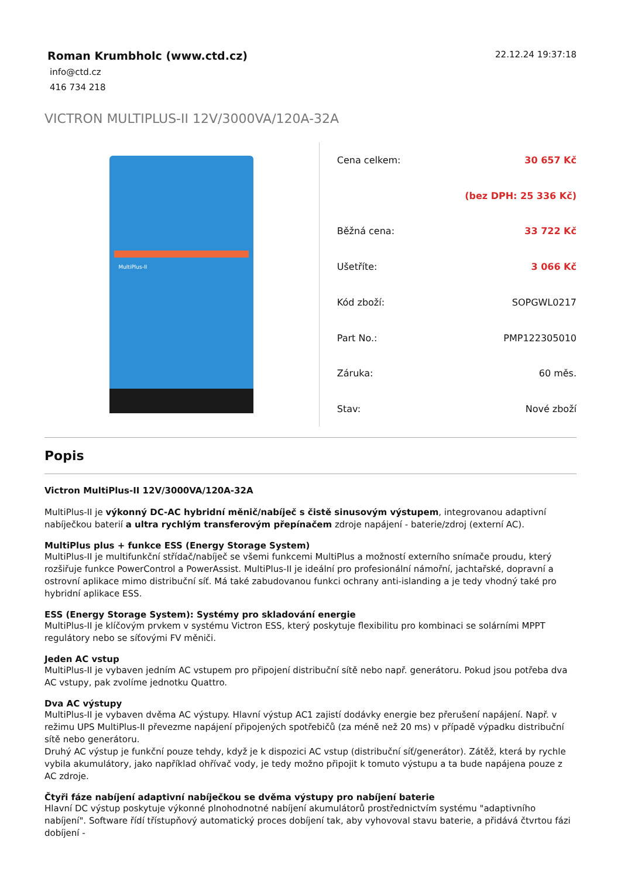Roman Krumbholc (www.ctd.cz)
info@ctd.cz
416 734 218
22.12.24 19:37:18
VICTRON MULTIPLUS-II 12V/3000VA/120A-32A
MultiPlus-II
| Cena celkem: | 30 657 Kč |
| | (bez DPH: 25 336 Kč) |
| Běžná cena: | 33 722 Kč |
| Ušetříte: | 3 066 Kč |
| Kód zboží: | SOPGWL0217 |
| Part No.: | PMP122305010 |
| Záruka: | 60 měs. |
| Stav: | Nové zboží |
Popis
Victron MultiPlus-II 12V/3000VA/120A-32A
MultiPlus-II je výkonný DC-AC hybridní měnič/nabíječ s čistě sinusovým výstupem, integrovanou adaptivní nabíječkou baterií a ultra rychlým transferovým přepínačem zdroje napájení - baterie/zdroj (externí AC).
MultiPlus plus + funkce ESS (Energy Storage System)
MultiPlus-II je multifunkční střídač/nabíječ se všemi funkcemi MultiPlus a možností externího snímače proudu, který rozšiřuje funkce PowerControl a PowerAssist. MultiPlus-II je ideální pro profesionální námořní, jachtařské, dopravní a ostrovní aplikace mimo distribuční síť. Má také zabudovanou funkci ochrany anti-islanding a je tedy vhodný také pro hybridní aplikace ESS.
ESS (Energy Storage System): Systémy pro skladování energie
MultiPlus-II je klíčovým prvkem v systému Victron ESS, který poskytuje flexibilitu pro kombinaci se solárními MPPT regulátory nebo se síťovými FV měniči.
Jeden AC vstup
MultiPlus-II je vybaven jedním AC vstupem pro připojení distribuční sítě nebo např. generátoru. Pokud jsou potřeba dva AC vstupy, pak zvolíme jednotku Quattro.
Dva AC výstupy
MultiPlus-II je vybaven dvěma AC výstupy. Hlavní výstup AC1 zajistí dodávky energie bez přerušení napájení. Např. v režimu UPS MultiPlus-II převezme napájení připojených spotřebičů (za méně než 20 ms) v případě výpadku distribuční sítě nebo generátoru.
Druhý AC výstup je funkční pouze tehdy, když je k dispozici AC vstup (distribuční síť/generátor). Zátěž, která by rychle vybila akumulátory, jako například ohřívač vody, je tedy možno připojit k tomuto výstupu a ta bude napájena pouze z AC zdroje.
Čtyři fáze nabíjení adaptivní nabíječkou se dvěma výstupy pro nabíjení baterie
Hlavní DC výstup poskytuje výkonné plnohodnotné nabíjení akumulátorů prostřednictvím systému "adaptivního nabíjení". Software řídí třístupňový automatický proces dobíjení tak, aby vyhovoval stavu baterie, a přidává čtvrtou fázi dobíjení -